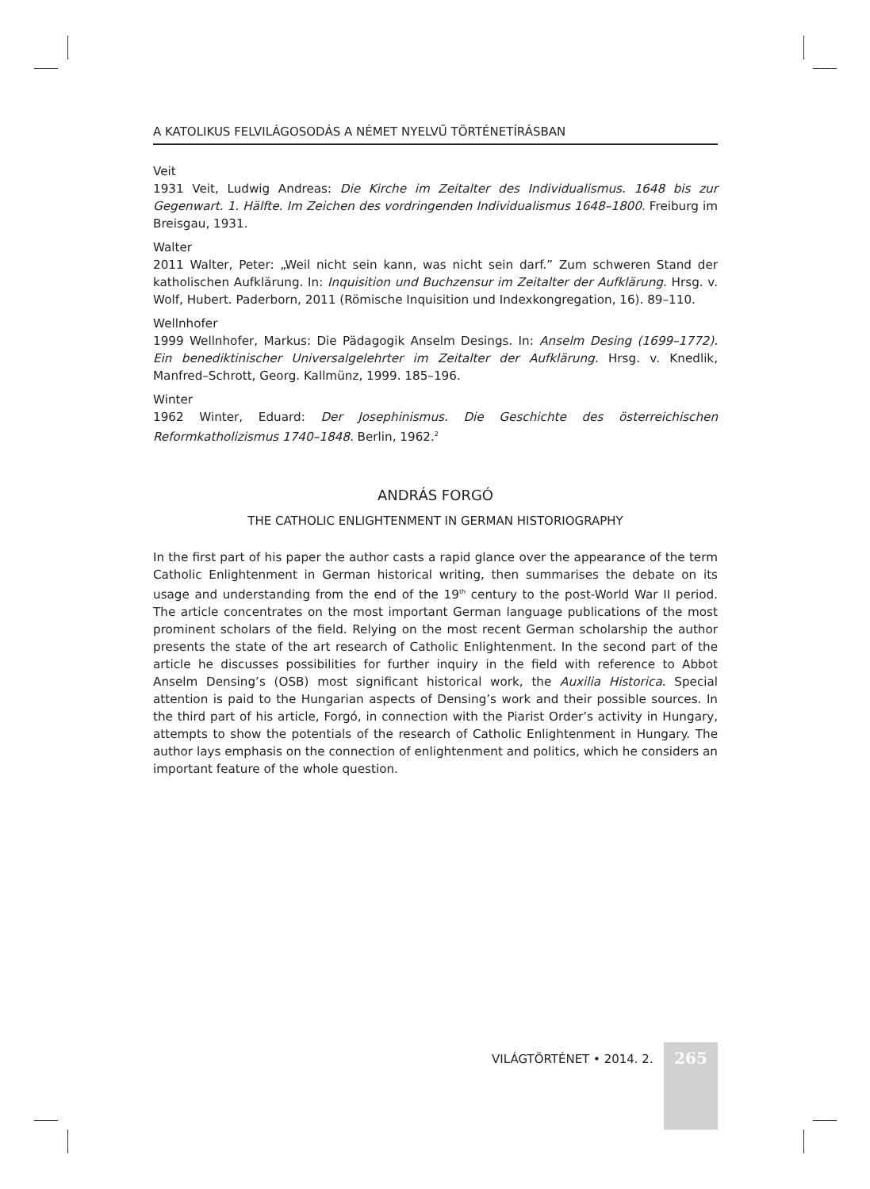A KATOLIKUS FELVILÁGOSODÁS A NÉMET NYELVŰ TÖRTÉNETÍRÁSBAN
Veit
1931 Veit, Ludwig Andreas: Die Kirche im Zeitalter des Individualismus. 1648 bis zur Gegenwart. 1. Hälfte. Im Zeichen des vordringenden Individualismus 1648–1800. Freiburg im Breisgau, 1931.
Walter
2011 Walter, Peter: „Weil nicht sein kann, was nicht sein darf.” Zum schweren Stand der katholischen Aufklärung. In: Inquisition und Buchzensur im Zeitalter der Aufklärung. Hrsg. v. Wolf, Hubert. Paderborn, 2011 (Römische Inquisition und Indexkongregation, 16). 89–110.
Wellnhofer
1999 Wellnhofer, Markus: Die Pädagogik Anselm Desings. In: Anselm Desing (1699–1772). Ein benediktinischer Universalgelehrter im Zeitalter der Aufklärung. Hrsg. v. Knedlik, Manfred–Schrott, Georg. Kallmünz, 1999. 185–196.
Winter
1962 Winter, Eduard: Der Josephinismus. Die Geschichte des österreichischen Reformkatholizismus 1740–1848. Berlin, 1962.<sup>2</sup>
ANDRÁS FORGÓ
THE CATHOLIC ENLIGHTENMENT IN GERMAN HISTORIOGRAPHY
In the first part of his paper the author casts a rapid glance over the appearance of the term Catholic Enlightenment in German historical writing, then summarises the debate on its usage and understanding from the end of the 19<sup>th</sup> century to the post-World War II period. The article concentrates on the most important German language publications of the most prominent scholars of the field. Relying on the most recent German scholarship the author presents the state of the art research of Catholic Enlightenment. In the second part of the article he discusses possibilities for further inquiry in the field with reference to Abbot Anselm Densing’s (OSB) most significant historical work, the Auxilia Historica. Special attention is paid to the Hungarian aspects of Densing’s work and their possible sources. In the third part of his article, Forgó, in connection with the Piarist Order’s activity in Hungary, attempts to show the potentials of the research of Catholic Enlightenment in Hungary. The author lays emphasis on the connection of enlightenment and politics, which he considers an important feature of the whole question.
VILÁGTÖRTÉNET • 2014. 2. 265